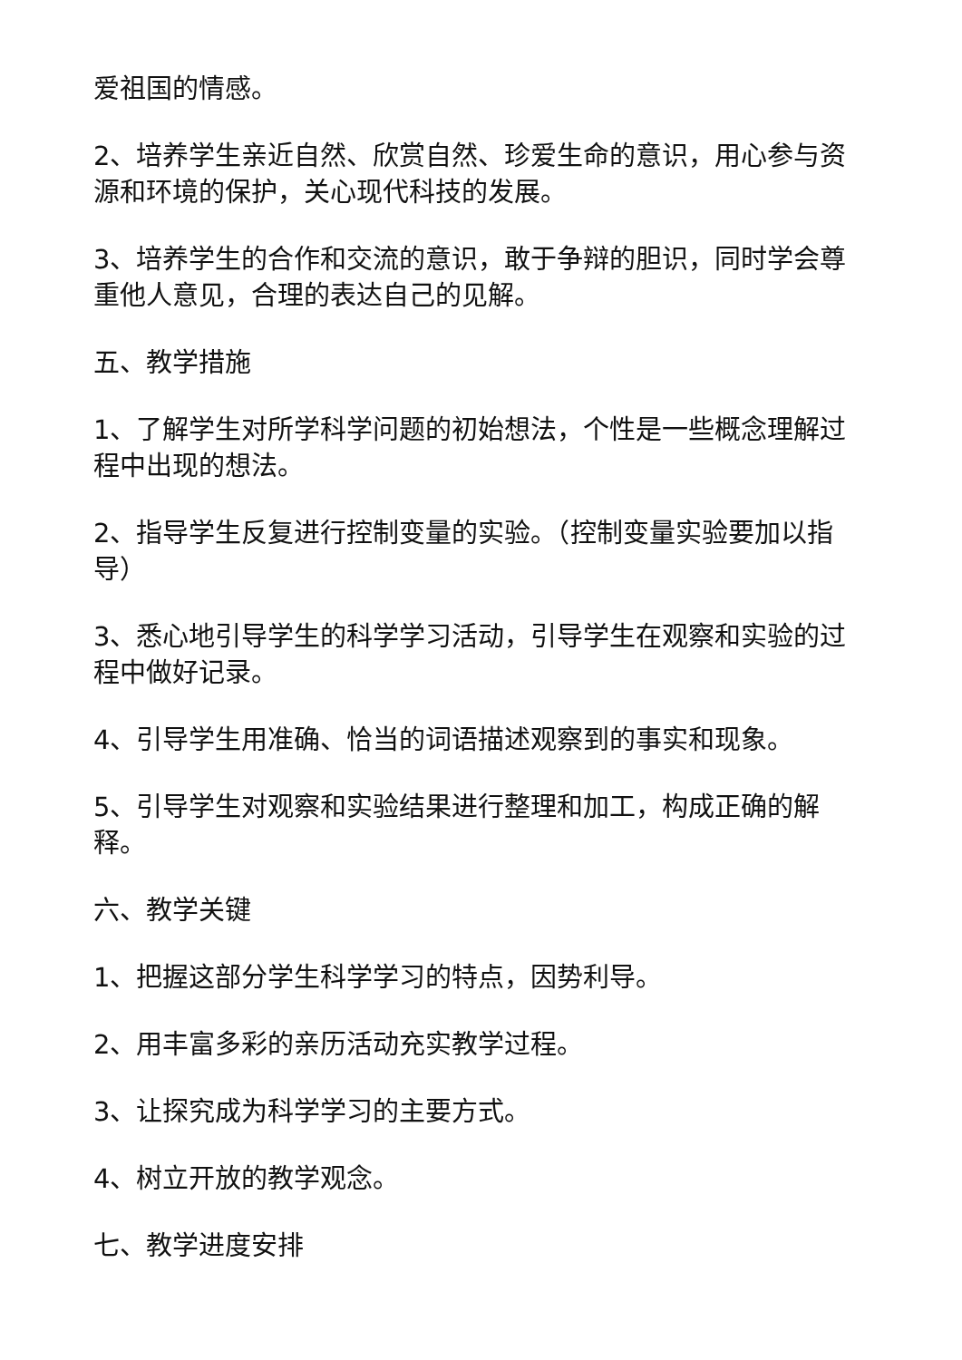爱祖国的情感。
2、培养学生亲近自然、欣赏自然、珍爱生命的意识，用心参与资源和环境的保护，关心现代科技的发展。
3、培养学生的合作和交流的意识，敢于争辩的胆识，同时学会尊重他人意见，合理的表达自己的见解。
五、教学措施
1、了解学生对所学科学问题的初始想法，个性是一些概念理解过程中出现的想法。
2、指导学生反复进行控制变量的实验。（控制变量实验要加以指导）
3、悉心地引导学生的科学学习活动，引导学生在观察和实验的过程中做好记录。
4、引导学生用准确、恰当的词语描述观察到的事实和现象。
5、引导学生对观察和实验结果进行整理和加工，构成正确的解释。
六、教学关键
1、把握这部分学生科学学习的特点，因势利导。
2、用丰富多彩的亲历活动充实教学过程。
3、让探究成为科学学习的主要方式。
4、树立开放的教学观念。
七、教学进度安排